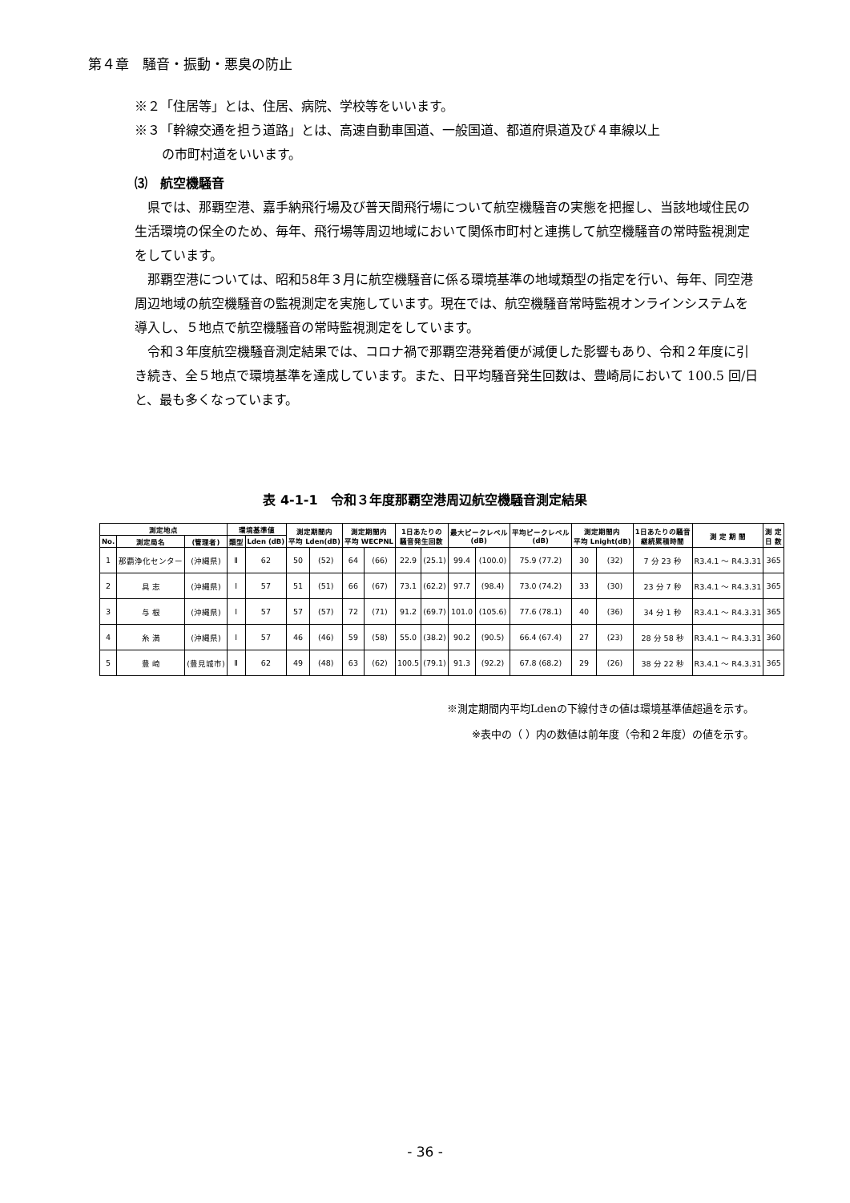第４章　騒音・振動・悪臭の防止
※２「住居等」とは、住居、病院、学校等をいいます。
※３「幹線交通を担う道路」とは、高速自動車国道、一般国道、都道府県道及び４車線以上
の市町村道をいいます。
⑶　航空機騒音
県では、那覇空港、嘉手納飛行場及び普天間飛行場について航空機騒音の実態を把握し、当該地域住民の生活環境の保全のため、毎年、飛行場等周辺地域において関係市町村と連携して航空機騒音の常時監視測定をしています。
那覇空港については、昭和58年３月に航空機騒音に係る環境基準の地域類型の指定を行い、毎年、同空港周辺地域の航空機騒音の監視測定を実施しています。現在では、航空機騒音常時監視オンラインシステムを導入し、５地点で航空機騒音の常時監視測定をしています。
令和３年度航空機騒音測定結果では、コロナ禍で那覇空港発着便が減便した影響もあり、令和２年度に引き続き、全５地点で環境基準を達成しています。また、日平均騒音発生回数は、豊崎局において 100.5 回/日と、最も多くなっています。
表 4-1-1　令和３年度那覇空港周辺航空機騒音測定結果
| 測定地点 | | | 環境基準値 | | 測定期間内 平均 Lden(dB) | | 測定期間内 平均 WECPNL | | 1日あたりの 騒音発生回数 | | 最大ピークレベル (dB) | | 平均ピークレベル (dB) | 測定期間内 平均 Lnight(dB) | | 1日あたりの騒音 継続累積時間 | 測 定 期 間 | 測 定 日 数 |
| --- | --- | --- | --- | --- | --- | --- | --- | --- | --- | --- | --- | --- | --- | --- | --- | --- | --- | --- |
| No. | 測定局名 | (管理者) | 類型 | Lden (dB) | | | | | | | | | | | | | | |
| 1 | 那覇浄化センター | (沖縄県) | Ⅱ | 62 | 50 | (52) | 64 | (66) | 22.9 | (25.1) | 99.4 | (100.0) | 75.9 (77.2) | 30 | (32) | 7 分 23 秒 | R3.4.1 ～ R4.3.31 | 365 |
| 2 | 具 志 | (沖縄県) | Ⅰ | 57 | 51 | (51) | 66 | (67) | 73.1 | (62.2) | 97.7 | (98.4) | 73.0 (74.2) | 33 | (30) | 23 分 7 秒 | R3.4.1 ～ R4.3.31 | 365 |
| 3 | 与 根 | (沖縄県) | Ⅰ | 57 | 57 | (57) | 72 | (71) | 91.2 | (69.7) | 101.0 | (105.6) | 77.6 (78.1) | 40 | (36) | 34 分 1 秒 | R3.4.1 ～ R4.3.31 | 365 |
| 4 | 糸 満 | (沖縄県) | Ⅰ | 57 | 46 | (46) | 59 | (58) | 55.0 | (38.2) | 90.2 | (90.5) | 66.4 (67.4) | 27 | (23) | 28 分 58 秒 | R3.4.1 ～ R4.3.31 | 360 |
| 5 | 豊 崎 | (豊見城市) | Ⅱ | 62 | 49 | (48) | 63 | (62) | 100.5 | (79.1) | 91.3 | (92.2) | 67.8 (68.2) | 29 | (26) | 38 分 22 秒 | R3.4.1 ～ R4.3.31 | 365 |
※測定期間内平均Ldenの下線付きの値は環境基準値超過を示す。
※表中の（ ）内の数値は前年度（令和２年度）の値を示す。
- 36 -